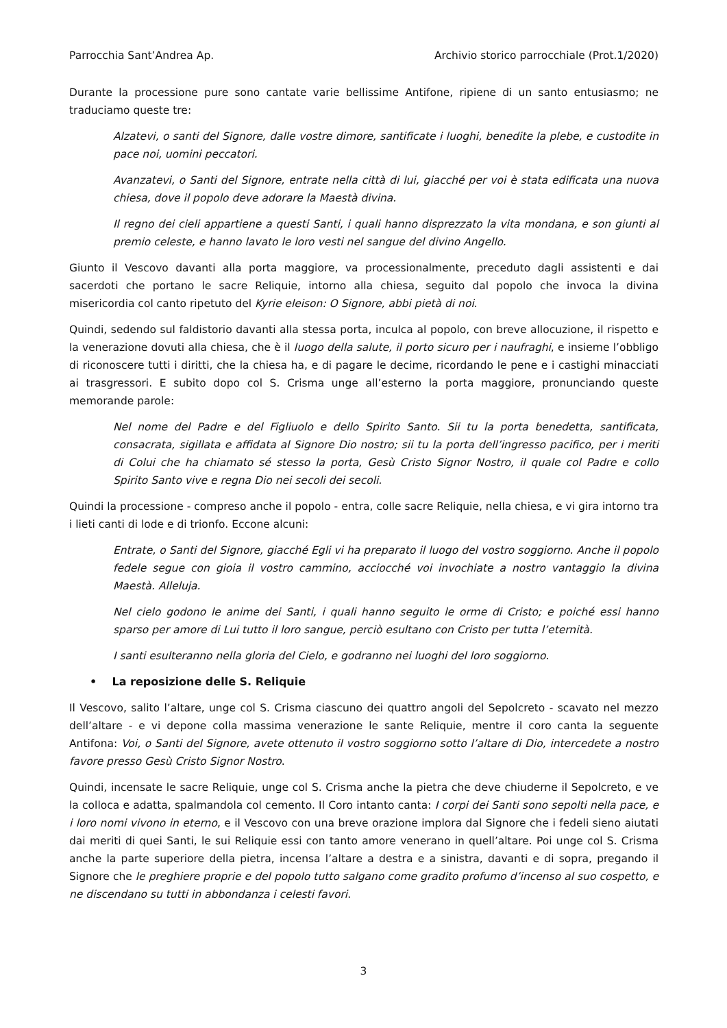Parrocchia Sant’Andrea Ap. Archivio storico parrocchiale (Prot.1/2020)
Durante la processione pure sono cantate varie bellissime Antifone, ripiene di un santo entusiasmo; ne traduciamo queste tre:
Alzatevi, o santi del Signore, dalle vostre dimore, santificate i luoghi, benedite la plebe, e custodite in pace noi, uomini peccatori.
Avanzatevi, o Santi del Signore, entrate nella città di lui, giacché per voi è stata edificata una nuova chiesa, dove il popolo deve adorare la Maestà divina.
Il regno dei cieli appartiene a questi Santi, i quali hanno disprezzato la vita mondana, e son giunti al premio celeste, e hanno lavato le loro vesti nel sangue del divino Angello.
Giunto il Vescovo davanti alla porta maggiore, va processionalmente, preceduto dagli assistenti e dai sacerdoti che portano le sacre Reliquie, intorno alla chiesa, seguito dal popolo che invoca la divina misericordia col canto ripetuto del Kyrie eleison: O Signore, abbi pietà di noi.
Quindi, sedendo sul faldistorio davanti alla stessa porta, inculca al popolo, con breve allocuzione, il rispetto e la venerazione dovuti alla chiesa, che è il luogo della salute, il porto sicuro per i naufraghi, e insieme l’obbligo di riconoscere tutti i diritti, che la chiesa ha, e di pagare le decime, ricordando le pene e i castighi minacciati ai trasgressori. E subito dopo col S. Crisma unge all’esterno la porta maggiore, pronunciando queste memorande parole:
Nel nome del Padre e del Figliuolo e dello Spirito Santo. Sii tu la porta benedetta, santificata, consacrata, sigillata e affidata al Signore Dio nostro; sii tu la porta dell’ingresso pacifico, per i meriti di Colui che ha chiamato sé stesso la porta, Gesù Cristo Signor Nostro, il quale col Padre e collo Spirito Santo vive e regna Dio nei secoli dei secoli.
Quindi la processione - compreso anche il popolo - entra, colle sacre Reliquie, nella chiesa, e vi gira intorno tra i lieti canti di lode e di trionfo. Eccone alcuni:
Entrate, o Santi del Signore, giacché Egli vi ha preparato il luogo del vostro soggiorno. Anche il popolo fedele segue con gioia il vostro cammino, acciocché voi invochiate a nostro vantaggio la divina Maestà. Alleluja.
Nel cielo godono le anime dei Santi, i quali hanno seguito le orme di Cristo; e poiché essi hanno sparso per amore di Lui tutto il loro sangue, perciò esultano con Cristo per tutta l’eternità.
I santi esulteranno nella gloria del Cielo, e godranno nei luoghi del loro soggiorno.
• La reposizione delle S. Reliquie
Il Vescovo, salito l’altare, unge col S. Crisma ciascuno dei quattro angoli del Sepolcreto - scavato nel mezzo dell’altare - e vi depone colla massima venerazione le sante Reliquie, mentre il coro canta la seguente Antifona: Voi, o Santi del Signore, avete ottenuto il vostro soggiorno sotto l’altare di Dio, intercedete a nostro favore presso Gesù Cristo Signor Nostro.
Quindi, incensate le sacre Reliquie, unge col S. Crisma anche la pietra che deve chiuderne il Sepolcreto, e ve la colloca e adatta, spalmandola col cemento. Il Coro intanto canta: I corpi dei Santi sono sepolti nella pace, e i loro nomi vivono in eterno, e il Vescovo con una breve orazione implora dal Signore che i fedeli sieno aiutati dai meriti di quei Santi, le sui Reliquie essi con tanto amore venerano in quell’altare. Poi unge col S. Crisma anche la parte superiore della pietra, incensa l’altare a destra e a sinistra, davanti e di sopra, pregando il Signore che le preghiere proprie e del popolo tutto salgano come gradito profumo d’incenso al suo cospetto, e ne discendano su tutti in abbondanza i celesti favori.
3